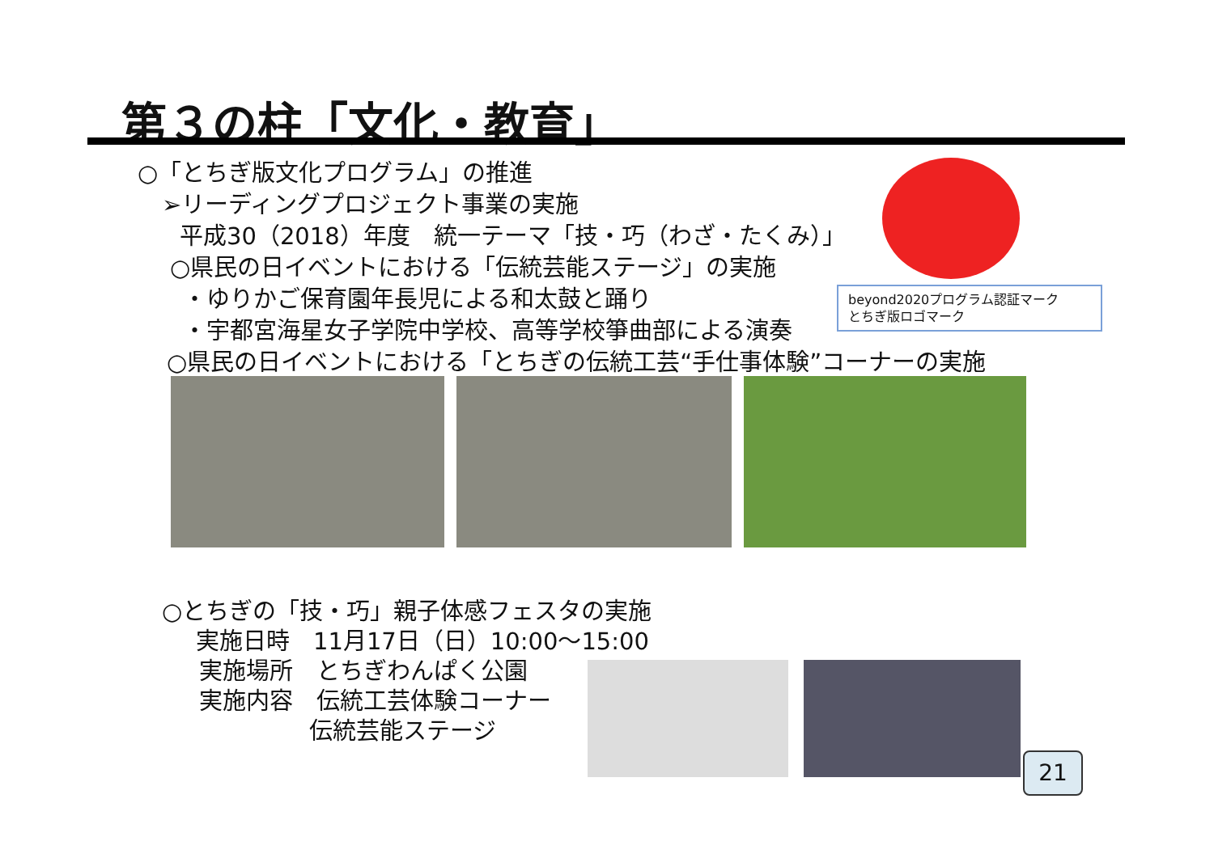第３の柱「文化・教育」
○「とちぎ版文化プログラム」の推進
➢リーディングプロジェクト事業の実施
平成30（2018）年度　統一テーマ「技・巧（わざ・たくみ）」
○県民の日イベントにおける「伝統芸能ステージ」の実施
・ゆりかご保育園年長児による和太鼓と踊り
・宇都宮海星女子学院中学校、高等学校箏曲部による演奏
○県民の日イベントにおける「とちぎの伝統工芸“手仕事体験”コーナーの実施
beyond2020プログラム認証マーク
とちぎ版ロゴマーク
○とちぎの「技・巧」親子体感フェスタの実施
実施日時　11月17日（日）10:00～15:00
実施場所　とちぎわんぱく公園
実施内容　伝統工芸体験コーナー
伝統芸能ステージ
21